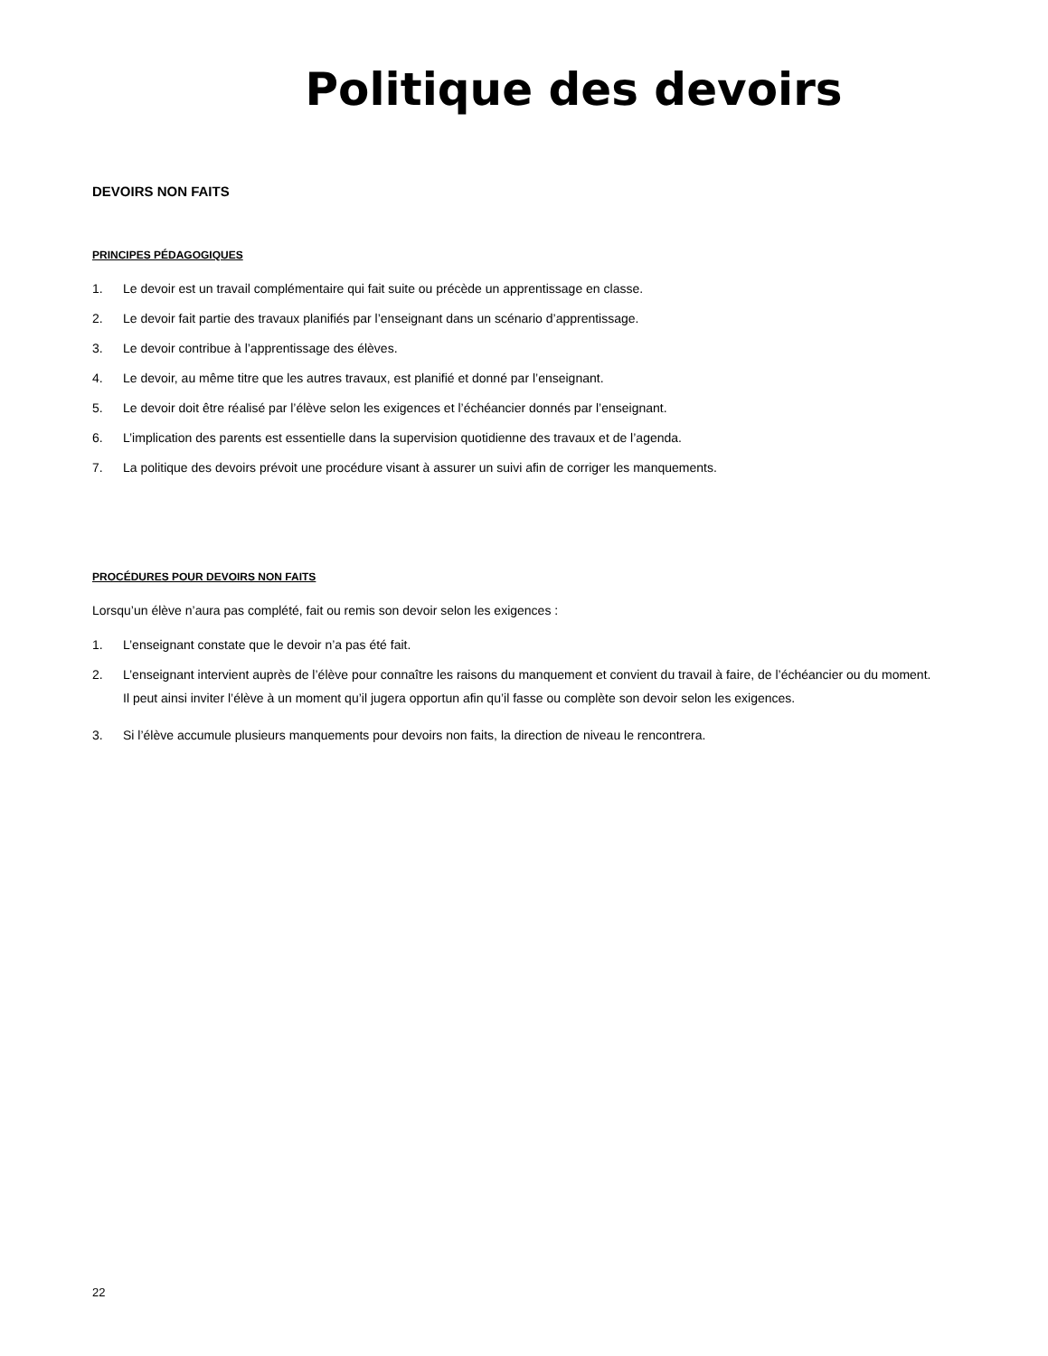Politique des devoirs
DEVOIRS NON FAITS
PRINCIPES PÉDAGOGIQUES
1. Le devoir est un travail complémentaire qui fait suite ou précède un apprentissage en classe.
2. Le devoir fait partie des travaux planifiés par l’enseignant dans un scénario d’apprentissage.
3. Le devoir contribue à l’apprentissage des élèves.
4. Le devoir, au même titre que les autres travaux, est planifié et donné par l’enseignant.
5. Le devoir doit être réalisé par l’élève selon les exigences et l’échéancier donnés par l’enseignant.
6. L’implication des parents est essentielle dans la supervision quotidienne des travaux et de l’agenda.
7. La politique des devoirs prévoit une procédure visant à assurer un suivi afin de corriger les manquements.
PROCÉDURES POUR DEVOIRS NON FAITS
Lorsqu’un élève n’aura pas complété, fait ou remis son devoir selon les exigences :
1. L’enseignant constate que le devoir n’a pas été fait.
2. L’enseignant intervient auprès de l’élève pour connaître les raisons du manquement et convient du travail à faire, de l’échéancier ou du moment.
Il peut ainsi inviter l’élève à un moment qu’il jugera opportun afin qu’il fasse ou complète son devoir selon les exigences.
3. Si l’élève accumule plusieurs manquements pour devoirs non faits, la direction de niveau le rencontrera.
22